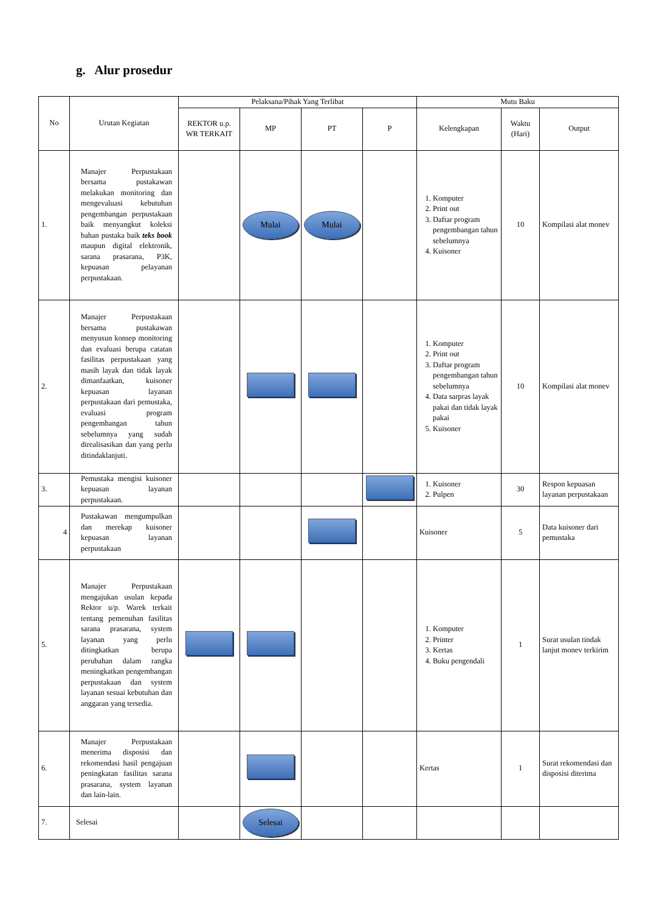g. Alur prosedur
| No | Urutan Kegiatan | Pelaksana/Pihak Yang Terlibat | | | | Mutu Baku | | |
| --- | --- | --- | --- | --- | --- | --- | --- | --- |
| | | REKTOR u.p. WR TERKAIT | MP | PT | P | Kelengkapan | Waktu (Hari) | Output |
| 1. | Manajer Perpustakaan bersama pustakawan melakukan monitoring dan mengevaluasi kebutuhan pengembangan perpustakaan baik menyangkut koleksi bahan pustaka baik teks book maupun digital elektronik, sarana prasarana, P3K, kepuasan pelayanan perpustakaan. | | Mulai | Mulai | | 1. Komputer 2. Print out 3. Daftar program pengembangan tahun sebelumnya 4. Kuisoner | 10 | Kompilasi alat monev |
| 2. | Manajer Perpustakaan bersama pustakawan menyusun konsep monitoring dan evaluasi berupa catatan fasilitas perpustakaan yang masih layak dan tidak layak dimanfaatkan, kuisoner kepuasan layanan perpustakaan dari pemustaka, evaluasi program pengembangan tahun sebelumnya yang sudah direalisasikan dan yang perlu ditindaklanjuti. | | | | | 1. Komputer 2. Print out 3. Daftar program pengembangan tahun sebelumnya 4. Data sarpras layak pakai dan tidak layak pakai 5. Kuisoner | 10 | Kompilasi alat monev |
| 3. | Pemustaka mengisi kuisoner kepuasan layanan perpustakaan. | | | | | 1. Kuisoner 2. Pulpen | 30 | Respon kepuasan layanan perpustakaan |
| 4 | Pustakawan mengumpulkan dan merekap kuisoner kepuasan layanan perpustakaan | | | | | Kuisoner | 5 | Data kuisoner dari pemustaka |
| 5. | Manajer Perpustakaan mengajukan usulan kepada Rektor u/p. Warek terkait tentang pemenuhan fasilitas sarana prasarana, system layanan yang perlu ditingkatkan berupa perubahan dalam rangka meningkatkan pengembangan perpustakaan dan system layanan sesuai kebutuhan dan anggaran yang tersedia. | | | | | 1. Komputer 2. Printer 3. Kertas 4. Buku pengendali | 1 | Surat usulan tindak lanjut monev terkirim |
| 6. | Manajer Perpustakaan menerima disposisi dan rekomendasi hasil pengajuan peningkatan fasilitas sarana prasarana, system layanan dan lain-lain. | | | | | Kertas | 1 | Surat rekomendasi dan disposisi diterima |
| 7. | Selesai | | Selesai | | | | | |